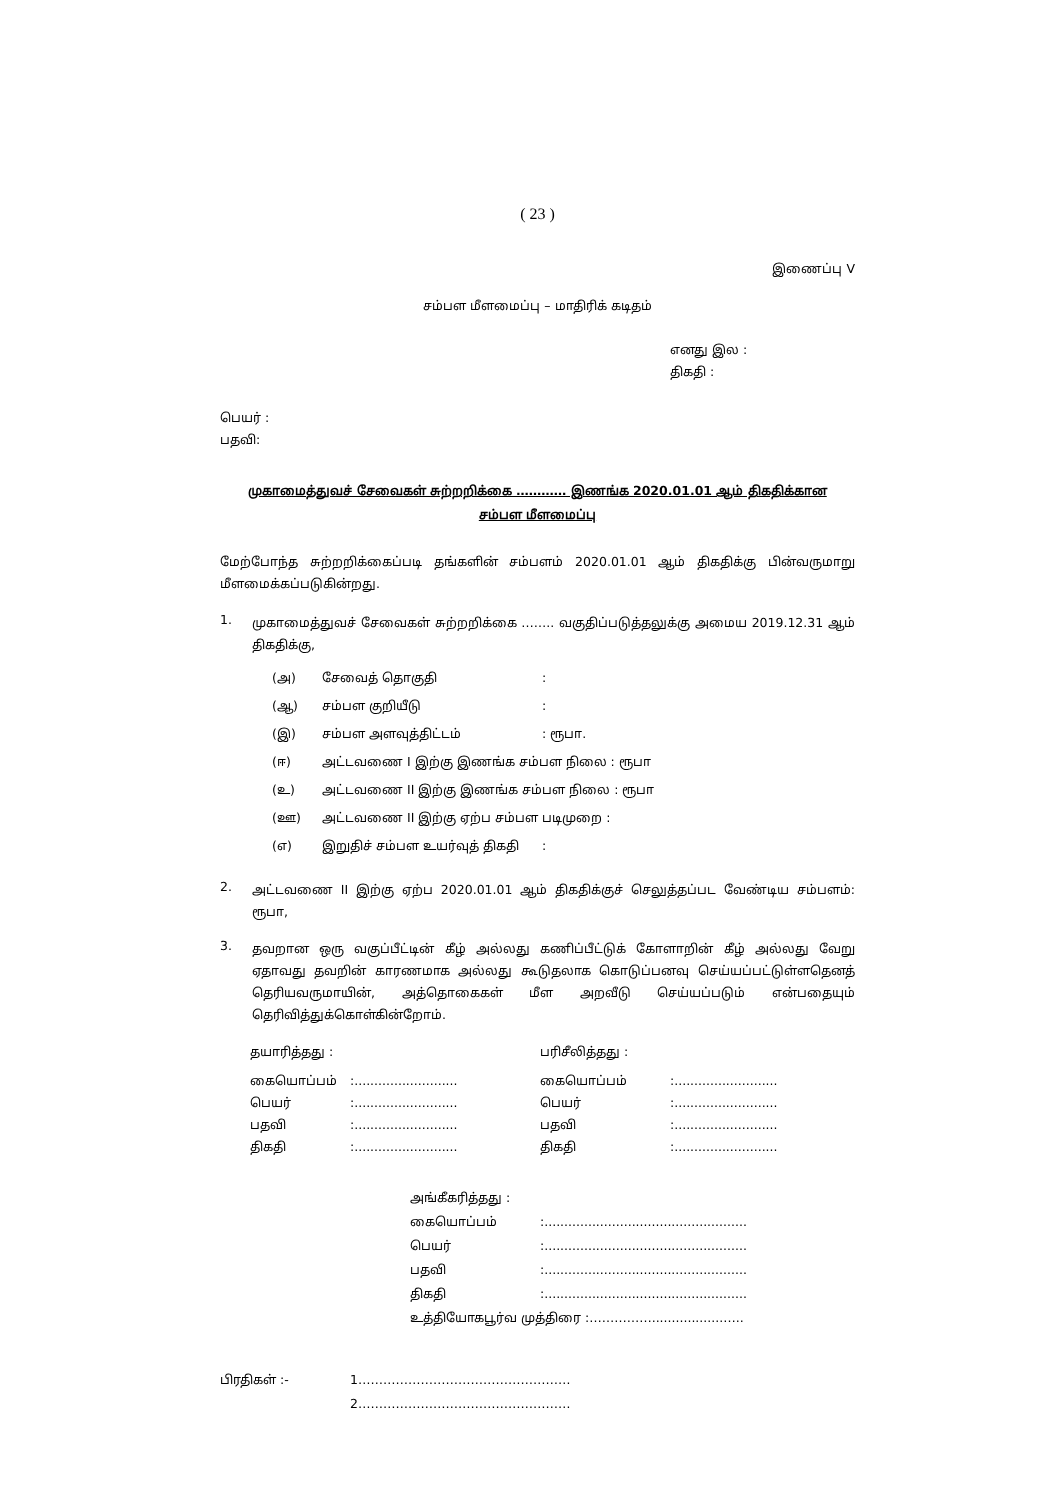( 23 )
இணைப்பு V
சம்பள மீளமைப்பு – மாதிரிக் கடிதம்
எனது இல :
திகதி :
பெயர் :
பதவி:
முகாமைத்துவச் சேவைகள் சுற்றறிக்கை ………… இணங்க 2020.01.01 ஆம் திகதிக்கான
சம்பள மீளமைப்பு
மேற்போந்த சுற்றறிக்கைப்படி தங்களின் சம்பளம் 2020.01.01 ஆம் திகதிக்கு பின்வருமாறு மீளமைக்கப்படுகின்றது.
| 1. | முகாமைத்துவச் சேவைகள் சுற்றறிக்கை …….. வகுதிப்படுத்தலுக்கு அமைய 2019.12.31 ஆம் திகதிக்கு, / (அ) / சேவைத் தொகுதி / : / / (ஆ) / சம்பள குறியீடு / : / / (இ) / சம்பள அளவுத்திட்டம் / : ரூபா. / / (ஈ) / அட்டவணை I இற்கு இணங்க சம்பள நிலை : ரூபா / / / (உ) / அட்டவணை II இற்கு இணங்க சம்பள நிலை : ரூபா / / / (ஊ) / அட்டவணை II இற்கு ஏற்ப சம்பள படிமுறை : / / / (எ) / இறுதிச் சம்பள உயர்வுத் திகதி / : / |
| 2. | அட்டவணை II இற்கு ஏற்ப 2020.01.01 ஆம் திகதிக்குச் செலுத்தப்பட வேண்டிய சம்பளம்: ரூபா, |
| 3. | தவறான ஒரு வகுப்பீட்டின் கீழ் அல்லது கணிப்பீட்டுக் கோளாறின் கீழ் அல்லது வேறு ஏதாவது தவறின் காரணமாக அல்லது கூடுதலாக கொடுப்பனவு செய்யப்பட்டுள்ளதெனத் தெரியவருமாயின், அத்தொகைகள் மீள அறவீடு செய்யப்படும் என்பதையும் தெரிவித்துக்கொள்கின்றோம். |
| தயாரித்தது : | | பரிசீலித்தது : | |
| கையொப்பம் | :.......................... | கையொப்பம் | :.......................... |
| பெயர் | :.......................... | பெயர் | :.......................... |
| பதவி | :.......................... | பதவி | :.......................... |
| திகதி | :.......................... | திகதி | :.......................... |
| அங்கீகரித்தது : | |
| கையொப்பம் | :................................................... |
| பெயர் | :................................................... |
| பதவி | :................................................... |
| திகதி | :................................................... |
| உத்தியோகபூர்வ முத்திரை :……………..................….. | |
| பிரதிகள் :- | 1…………………………………………… |
| | 2…………………………………………… |